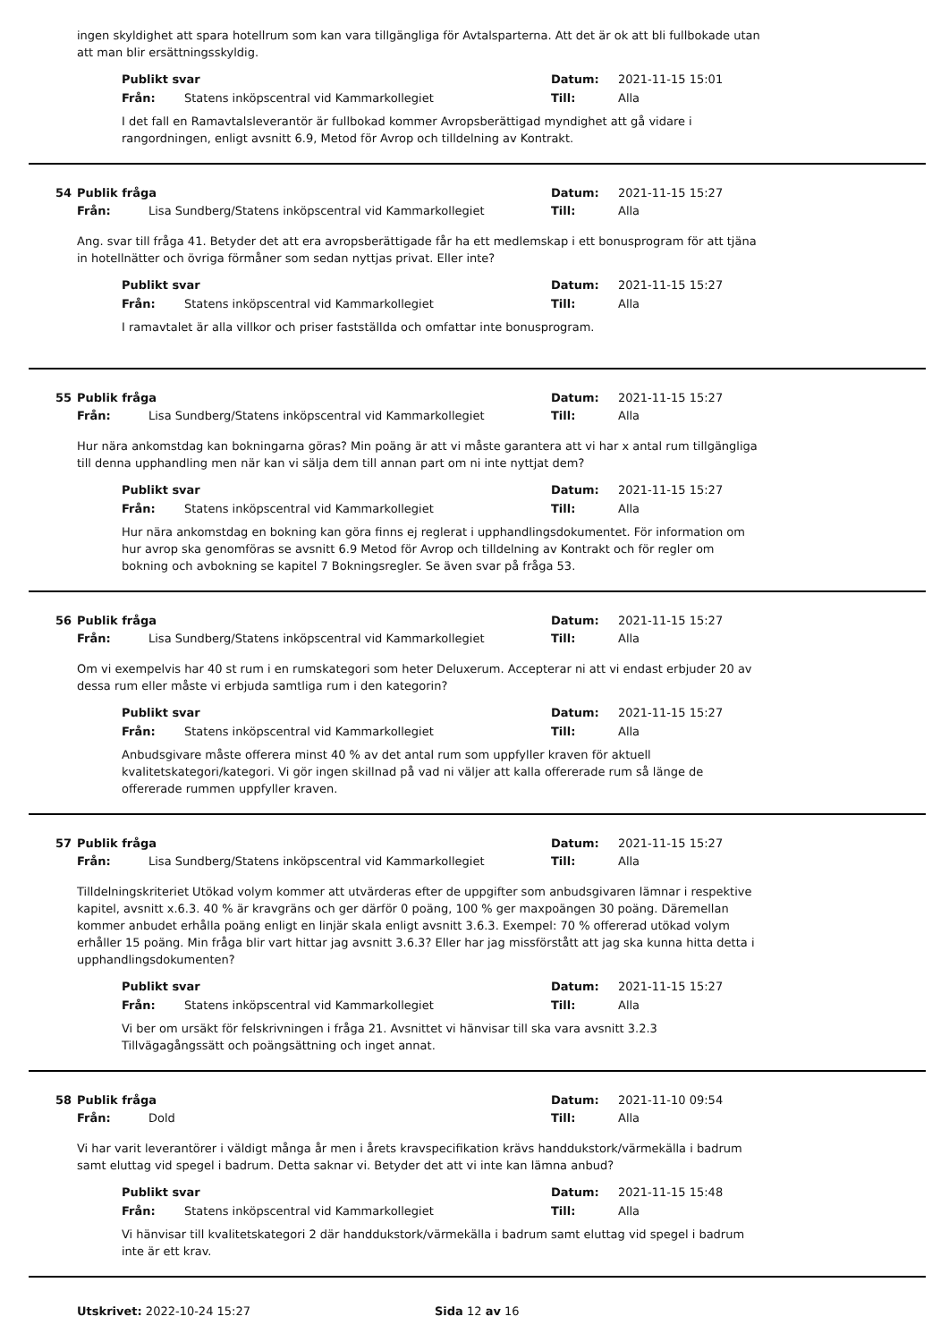ingen skyldighet att spara hotellrum som kan vara tillgängliga för Avtalsparterna. Att det är ok att bli fullbokade utan att man blir ersättningsskyldig.
Publikt svar Datum: 2021-11-15 15:01
Från: Statens inköpscentral vid Kammarkollegiet Till: Alla
I det fall en Ramavtalsleverantör är fullbokad kommer Avropsberättigad myndighet att gå vidare i rangordningen, enligt avsnitt 6.9, Metod för Avrop och tilldelning av Kontrakt.
54 Publik fråga Datum: 2021-11-15 15:27
Från: Lisa Sundberg/Statens inköpscentral vid Kammarkollegiet Till: Alla
Ang. svar till fråga 41. Betyder det att era avropsberättigade får ha ett medlemskap i ett bonusprogram för att tjäna in hotellnätter och övriga förmåner som sedan nyttjas privat. Eller inte?
Publikt svar Datum: 2021-11-15 15:27
Från: Statens inköpscentral vid Kammarkollegiet Till: Alla
I ramavtalet är alla villkor och priser fastställda och omfattar inte bonusprogram.
55 Publik fråga Datum: 2021-11-15 15:27
Från: Lisa Sundberg/Statens inköpscentral vid Kammarkollegiet Till: Alla
Hur nära ankomstdag kan bokningarna göras? Min poäng är att vi måste garantera att vi har x antal rum tillgängliga till denna upphandling men när kan vi sälja dem till annan part om ni inte nyttjat dem?
Publikt svar Datum: 2021-11-15 15:27
Från: Statens inköpscentral vid Kammarkollegiet Till: Alla
Hur nära ankomstdag en bokning kan göra finns ej reglerat i upphandlingsdokumentet. För information om hur avrop ska genomföras se avsnitt 6.9 Metod för Avrop och tilldelning av Kontrakt och för regler om bokning och avbokning se kapitel 7 Bokningsregler. Se även svar på fråga 53.
56 Publik fråga Datum: 2021-11-15 15:27
Från: Lisa Sundberg/Statens inköpscentral vid Kammarkollegiet Till: Alla
Om vi exempelvis har 40 st rum i en rumskategori som heter Deluxerum. Accepterar ni att vi endast erbjuder 20 av dessa rum eller måste vi erbjuda samtliga rum i den kategorin?
Publikt svar Datum: 2021-11-15 15:27
Från: Statens inköpscentral vid Kammarkollegiet Till: Alla
Anbudsgivare måste offerera minst 40 % av det antal rum som uppfyller kraven för aktuell kvalitetskategori/kategori. Vi gör ingen skillnad på vad ni väljer att kalla offererade rum så länge de offererade rummen uppfyller kraven.
57 Publik fråga Datum: 2021-11-15 15:27
Från: Lisa Sundberg/Statens inköpscentral vid Kammarkollegiet Till: Alla
Tilldelningskriteriet Utökad volym kommer att utvärderas efter de uppgifter som anbudsgivaren lämnar i respektive kapitel, avsnitt x.6.3. 40 % är kravgräns och ger därför 0 poäng, 100 % ger maxpoängen 30 poäng. Däremellan kommer anbudet erhålla poäng enligt en linjär skala enligt avsnitt 3.6.3. Exempel: 70 % offererad utökad volym erhåller 15 poäng. Min fråga blir vart hittar jag avsnitt 3.6.3? Eller har jag missförstått att jag ska kunna hitta detta i upphandlingsdokumenten?
Publikt svar Datum: 2021-11-15 15:27
Från: Statens inköpscentral vid Kammarkollegiet Till: Alla
Vi ber om ursäkt för felskrivningen i fråga 21. Avsnittet vi hänvisar till ska vara avsnitt 3.2.3 Tillvägagångssätt och poängsättning och inget annat.
58 Publik fråga Datum: 2021-11-10 09:54
Från: Dold Till: Alla
Vi har varit leverantörer i väldigt många år men i årets kravspecifikation krävs handdukstork/värmekälla i badrum samt eluttag vid spegel i badrum. Detta saknar vi. Betyder det att vi inte kan lämna anbud?
Publikt svar Datum: 2021-11-15 15:48
Från: Statens inköpscentral vid Kammarkollegiet Till: Alla
Vi hänvisar till kvalitetskategori 2 där handdukstork/värmekälla i badrum samt eluttag vid spegel i badrum inte är ett krav.
Utskrivet: 2022-10-24 15:27 Sida 12 av 16